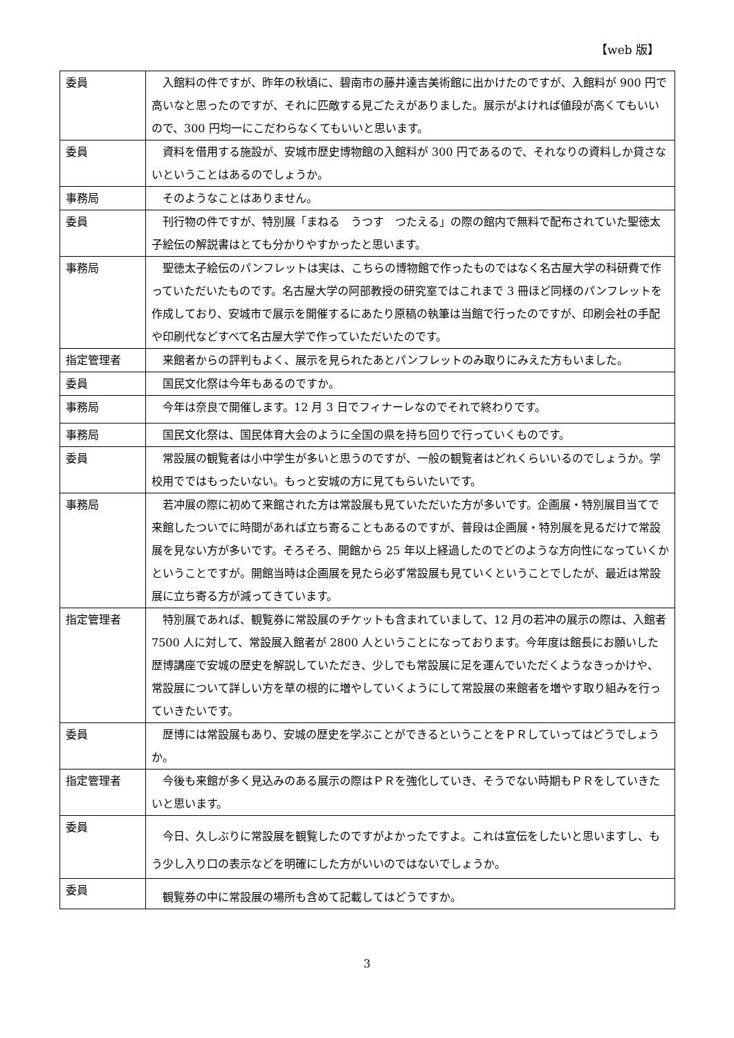【web 版】
| 委員 | 入館料の件ですが、昨年の秋頃に、碧南市の藤井達吉美術館に出かけたのですが、入館料が 900 円で高いなと思ったのですが、それに匹敵する見ごたえがありました。展示がよければ値段が高くてもいいので、300 円均一にこだわらなくてもいいと思います。 |
| 委員 | 資料を借用する施設が、安城市歴史博物館の入館料が 300 円であるので、それなりの資料しか貸さないということはあるのでしょうか。 |
| 事務局 | そのようなことはありません。 |
| 委員 | 刊行物の件ですが、特別展「まねる うつす つたえる」の際の館内で無料で配布されていた聖徳太子絵伝の解説書はとても分かりやすかったと思います。 |
| 事務局 | 聖徳太子絵伝のパンフレットは実は、こちらの博物館で作ったものではなく名古屋大学の科研費で作っていただいたものです。名古屋大学の阿部教授の研究室ではこれまで 3 冊ほど同様のパンフレットを作成しており、安城市で展示を開催するにあたり原稿の執筆は当館で行ったのですが、印刷会社の手配や印刷代などすべて名古屋大学で作っていただいたのです。 |
| 指定管理者 | 来館者からの評判もよく、展示を見られたあとパンフレットのみ取りにみえた方もいました。 |
| 委員 | 国民文化祭は今年もあるのですか。 |
| 事務局 | 今年は奈良で開催します。12 月 3 日でフィナーレなのでそれで終わりです。 |
| 事務局 | 国民文化祭は、国民体育大会のように全国の県を持ち回りで行っていくものです。 |
| 委員 | 常設展の観覧者は小中学生が多いと思うのですが、一般の観覧者はどれくらいいるのでしょうか。学校用でではもったいない。もっと安城の方に見てもらいたいです。 |
| 事務局 | 若冲展の際に初めて来館された方は常設展も見ていただいた方が多いです。企画展・特別展目当てで来館したついでに時間があれば立ち寄ることもあるのですが、普段は企画展・特別展を見るだけで常設展を見ない方が多いです。そろそろ、開館から 25 年以上経過したのでどのような方向性になっていくかということですが。開館当時は企画展を見たら必ず常設展も見ていくということでしたが、最近は常設展に立ち寄る方が減ってきています。 |
| 指定管理者 | 特別展であれば、観覧券に常設展のチケットも含まれていまして、12 月の若冲の展示の際は、入館者 7500 人に対して、常設展入館者が 2800 人ということになっております。今年度は館長にお願いした歴博講座で安城の歴史を解説していただき、少しでも常設展に足を運んでいただくようなきっかけや、常設展について詳しい方を草の根的に増やしていくようにして常設展の来館者を増やす取り組みを行っていきたいです。 |
| 委員 | 歴博には常設展もあり、安城の歴史を学ぶことができるということをＰＲしていってはどうでしょうか。 |
| 指定管理者 | 今後も来館が多く見込みのある展示の際はＰＲを強化していき、そうでない時期もＰＲをしていきたいと思います。 |
| 委員 | 今日、久しぶりに常設展を観覧したのですがよかったですよ。これは宣伝をしたいと思いますし、もう少し入り口の表示などを明確にした方がいいのではないでしょうか。 |
| 委員 | 観覧券の中に常設展の場所も含めて記載してはどうですか。 |
3